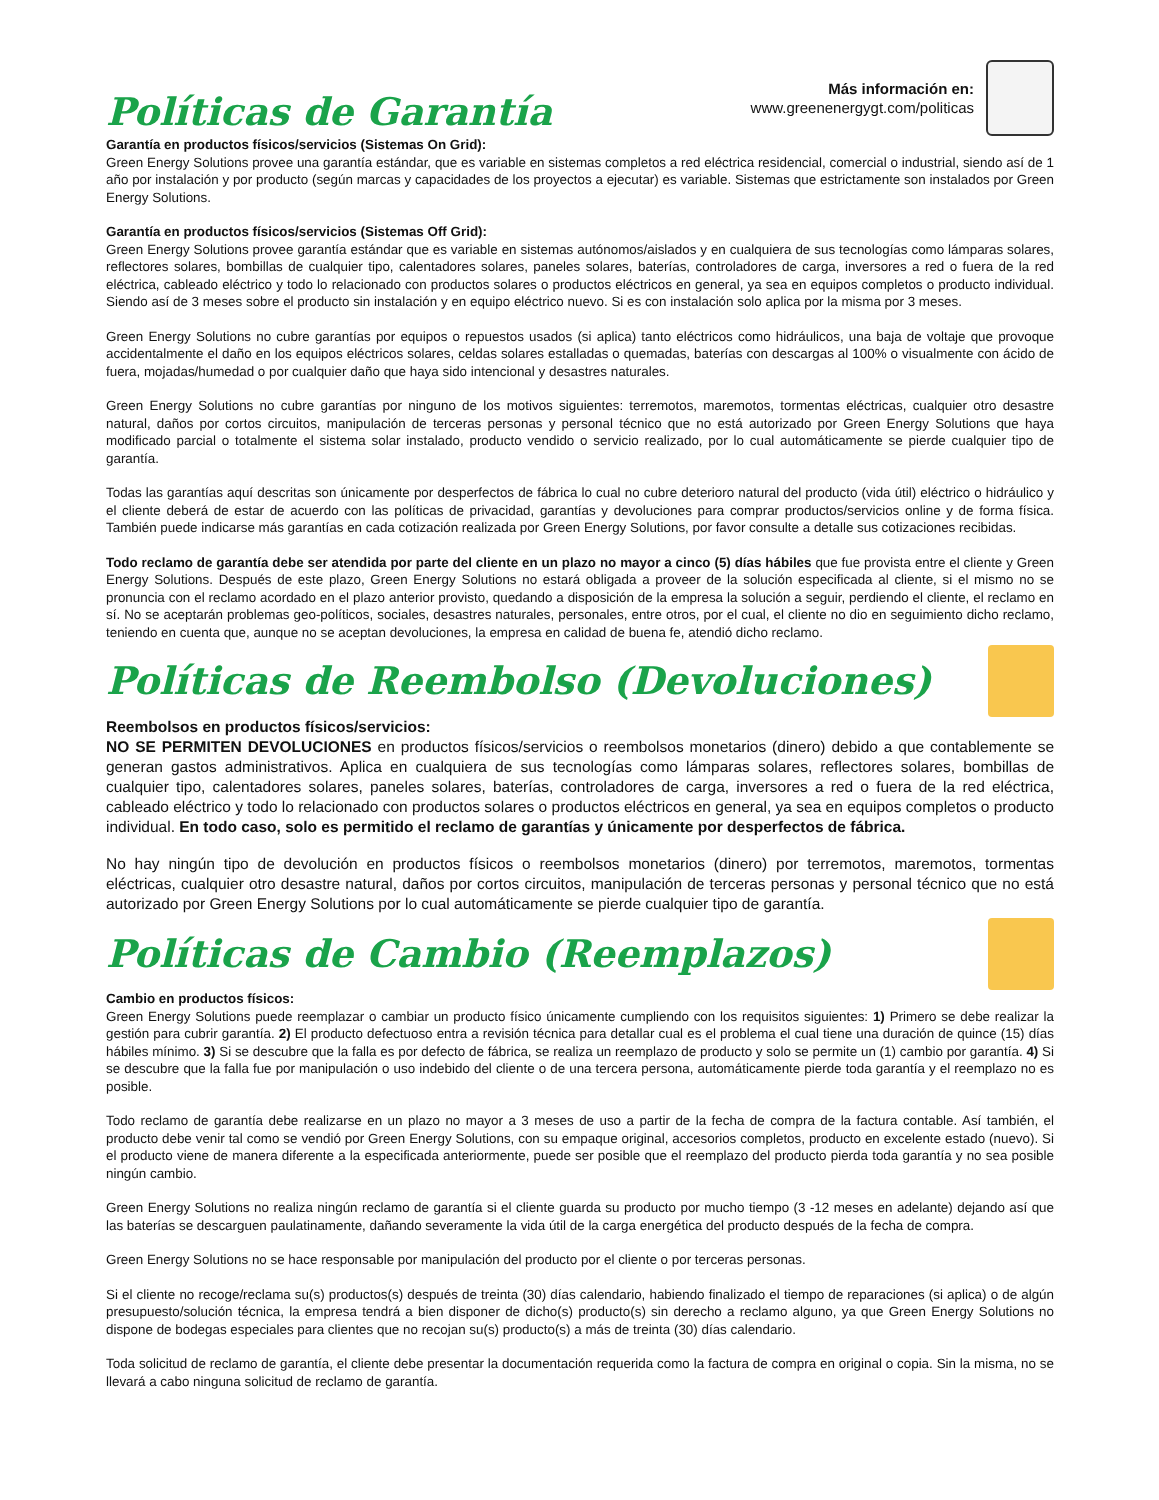Políticas de Garantía
Más información en:
www.greenenergygt.com/politicas
Garantía en productos físicos/servicios (Sistemas On Grid):
Green Energy Solutions provee una garantía estándar, que es variable en sistemas completos a red eléctrica residencial, comercial o industrial, siendo así de 1 año por instalación y por producto (según marcas y capacidades de los proyectos a ejecutar) es variable. Sistemas que estrictamente son instalados por Green Energy Solutions.
Garantía en productos físicos/servicios (Sistemas Off Grid):
Green Energy Solutions provee garantía estándar que es variable en sistemas autónomos/aislados y en cualquiera de sus tecnologías como lámparas solares, reflectores solares, bombillas de cualquier tipo, calentadores solares, paneles solares, baterías, controladores de carga, inversores a red o fuera de la red eléctrica, cableado eléctrico y todo lo relacionado con productos solares o productos eléctricos en general, ya sea en equipos completos o producto individual. Siendo así de 3 meses sobre el producto sin instalación y en equipo eléctrico nuevo. Si es con instalación solo aplica por la misma por 3 meses.
Green Energy Solutions no cubre garantías por equipos o repuestos usados (si aplica) tanto eléctricos como hidráulicos, una baja de voltaje que provoque accidentalmente el daño en los equipos eléctricos solares, celdas solares estalladas o quemadas, baterías con descargas al 100% o visualmente con ácido de fuera, mojadas/humedad o por cualquier daño que haya sido intencional y desastres naturales.
Green Energy Solutions no cubre garantías por ninguno de los motivos siguientes: terremotos, maremotos, tormentas eléctricas, cualquier otro desastre natural, daños por cortos circuitos, manipulación de terceras personas y personal técnico que no está autorizado por Green Energy Solutions que haya modificado parcial o totalmente el sistema solar instalado, producto vendido o servicio realizado, por lo cual automáticamente se pierde cualquier tipo de garantía.
Todas las garantías aquí descritas son únicamente por desperfectos de fábrica lo cual no cubre deterioro natural del producto (vida útil) eléctrico o hidráulico y el cliente deberá de estar de acuerdo con las políticas de privacidad, garantías y devoluciones para comprar productos/servicios online y de forma física. También puede indicarse más garantías en cada cotización realizada por Green Energy Solutions, por favor consulte a detalle sus cotizaciones recibidas.
Todo reclamo de garantía debe ser atendida por parte del cliente en un plazo no mayor a cinco (5) días hábiles que fue provista entre el cliente y Green Energy Solutions. Después de este plazo, Green Energy Solutions no estará obligada a proveer de la solución especificada al cliente, si el mismo no se pronuncia con el reclamo acordado en el plazo anterior provisto, quedando a disposición de la empresa la solución a seguir, perdiendo el cliente, el reclamo en sí. No se aceptarán problemas geo-políticos, sociales, desastres naturales, personales, entre otros, por el cual, el cliente no dio en seguimiento dicho reclamo, teniendo en cuenta que, aunque no se aceptan devoluciones, la empresa en calidad de buena fe, atendió dicho reclamo.
Políticas de Reembolso (Devoluciones)
Reembolsos en productos físicos/servicios:
NO SE PERMITEN DEVOLUCIONES en productos físicos/servicios o reembolsos monetarios (dinero) debido a que contablemente se generan gastos administrativos. Aplica en cualquiera de sus tecnologías como lámparas solares, reflectores solares, bombillas de cualquier tipo, calentadores solares, paneles solares, baterías, controladores de carga, inversores a red o fuera de la red eléctrica, cableado eléctrico y todo lo relacionado con productos solares o productos eléctricos en general, ya sea en equipos completos o producto individual. En todo caso, solo es permitido el reclamo de garantías y únicamente por desperfectos de fábrica.
No hay ningún tipo de devolución en productos físicos o reembolsos monetarios (dinero) por terremotos, maremotos, tormentas eléctricas, cualquier otro desastre natural, daños por cortos circuitos, manipulación de terceras personas y personal técnico que no está autorizado por Green Energy Solutions por lo cual automáticamente se pierde cualquier tipo de garantía.
Políticas de Cambio (Reemplazos)
Cambio en productos físicos:
Green Energy Solutions puede reemplazar o cambiar un producto físico únicamente cumpliendo con los requisitos siguientes: 1) Primero se debe realizar la gestión para cubrir garantía. 2) El producto defectuoso entra a revisión técnica para detallar cual es el problema el cual tiene una duración de quince (15) días hábiles mínimo. 3) Si se descubre que la falla es por defecto de fábrica, se realiza un reemplazo de producto y solo se permite un (1) cambio por garantía. 4) Si se descubre que la falla fue por manipulación o uso indebido del cliente o de una tercera persona, automáticamente pierde toda garantía y el reemplazo no es posible.
Todo reclamo de garantía debe realizarse en un plazo no mayor a 3 meses de uso a partir de la fecha de compra de la factura contable. Así también, el producto debe venir tal como se vendió por Green Energy Solutions, con su empaque original, accesorios completos, producto en excelente estado (nuevo). Si el producto viene de manera diferente a la especificada anteriormente, puede ser posible que el reemplazo del producto pierda toda garantía y no sea posible ningún cambio.
Green Energy Solutions no realiza ningún reclamo de garantía si el cliente guarda su producto por mucho tiempo (3 -12 meses en adelante) dejando así que las baterías se descarguen paulatinamente, dañando severamente la vida útil de la carga energética del producto después de la fecha de compra.
Green Energy Solutions no se hace responsable por manipulación del producto por el cliente o por terceras personas.
Si el cliente no recoge/reclama su(s) productos(s) después de treinta (30) días calendario, habiendo finalizado el tiempo de reparaciones (si aplica) o de algún presupuesto/solución técnica, la empresa tendrá a bien disponer de dicho(s) producto(s) sin derecho a reclamo alguno, ya que Green Energy Solutions no dispone de bodegas especiales para clientes que no recojan su(s) producto(s) a más de treinta (30) días calendario.
Toda solicitud de reclamo de garantía, el cliente debe presentar la documentación requerida como la factura de compra en original o copia. Sin la misma, no se llevará a cabo ninguna solicitud de reclamo de garantía.